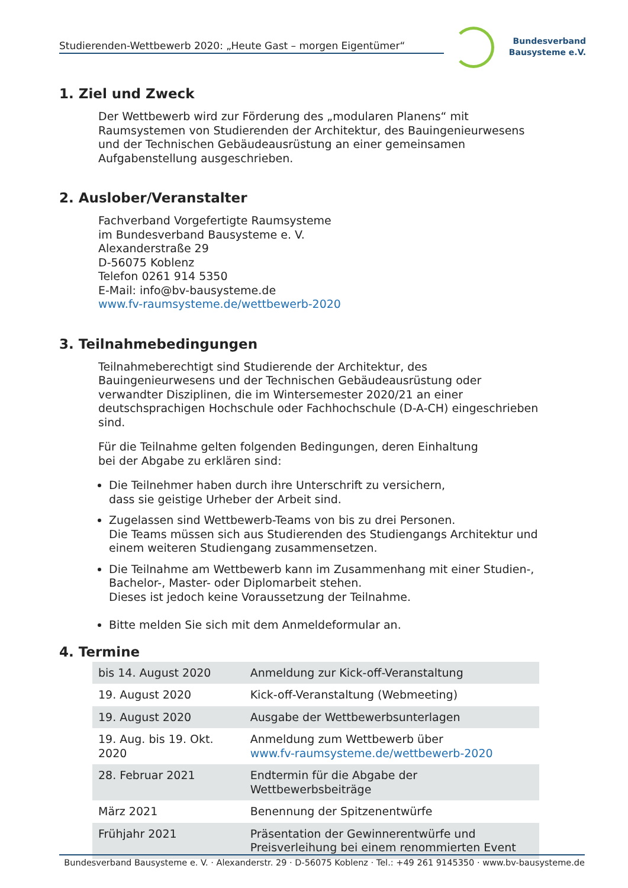Studierenden-Wettbewerb 2020: „Heute Gast – morgen Eigentümer“
Bundesverband
Bausysteme e.V.
1. Ziel und Zweck
Der Wettbewerb wird zur Förderung des „modularen Planens“ mit Raumsystemen von Studierenden der Architektur, des Bauingenieurwesens und der Technischen Gebäudeausrüstung an einer gemeinsamen Aufgabenstellung ausgeschrieben.
2. Auslober/Veranstalter
Fachverband Vorgefertigte Raumsysteme
im Bundesverband Bausysteme e. V.
Alexanderstraße 29
D-56075 Koblenz
Telefon 0261 914 5350
E-Mail: info@bv-bausysteme.de
www.fv-raumsysteme.de/wettbewerb-2020
3. Teilnahmebedingungen
Teilnahmeberechtigt sind Studierende der Architektur, des Bauingenieurwesens und der Technischen Gebäudeausrüstung oder verwandter Disziplinen, die im Wintersemester 2020/21 an einer deutschsprachigen Hochschule oder Fachhochschule (D-A-CH) eingeschrieben sind.
Für die Teilnahme gelten folgenden Bedingungen, deren Einhaltung
bei der Abgabe zu erklären sind:
Die Teilnehmer haben durch ihre Unterschrift zu versichern,
dass sie geistige Urheber der Arbeit sind.
Zugelassen sind Wettbewerb-Teams von bis zu drei Personen.
Die Teams müssen sich aus Studierenden des Studiengangs Architektur und einem weiteren Studiengang zusammensetzen.
Die Teilnahme am Wettbewerb kann im Zusammenhang mit einer Studien-, Bachelor-, Master- oder Diplomarbeit stehen.
Dieses ist jedoch keine Voraussetzung der Teilnahme.
Bitte melden Sie sich mit dem Anmeldeformular an.
4. Termine
| bis 14. August 2020 | Anmeldung zur Kick-off-Veranstaltung |
| 19. August 2020 | Kick-off-Veranstaltung (Webmeeting) |
| 19. August 2020 | Ausgabe der Wettbewerbsunterlagen |
| 19. Aug. bis 19. Okt. 2020 | Anmeldung zum Wettbewerb über www.fv-raumsysteme.de/wettbewerb-2020 |
| 28. Februar 2021 | Endtermin für die Abgabe der Wettbewerbsbeiträge |
| März 2021 | Benennung der Spitzenentwürfe |
| Frühjahr 2021 | Präsentation der Gewinnerentwürfe und Preisverleihung bei einem renommierten Event |
Bundesverband Bausysteme e. V. · Alexanderstr. 29 · D-56075 Koblenz · Tel.: +49 261 9145350 · www.bv-bausysteme.de